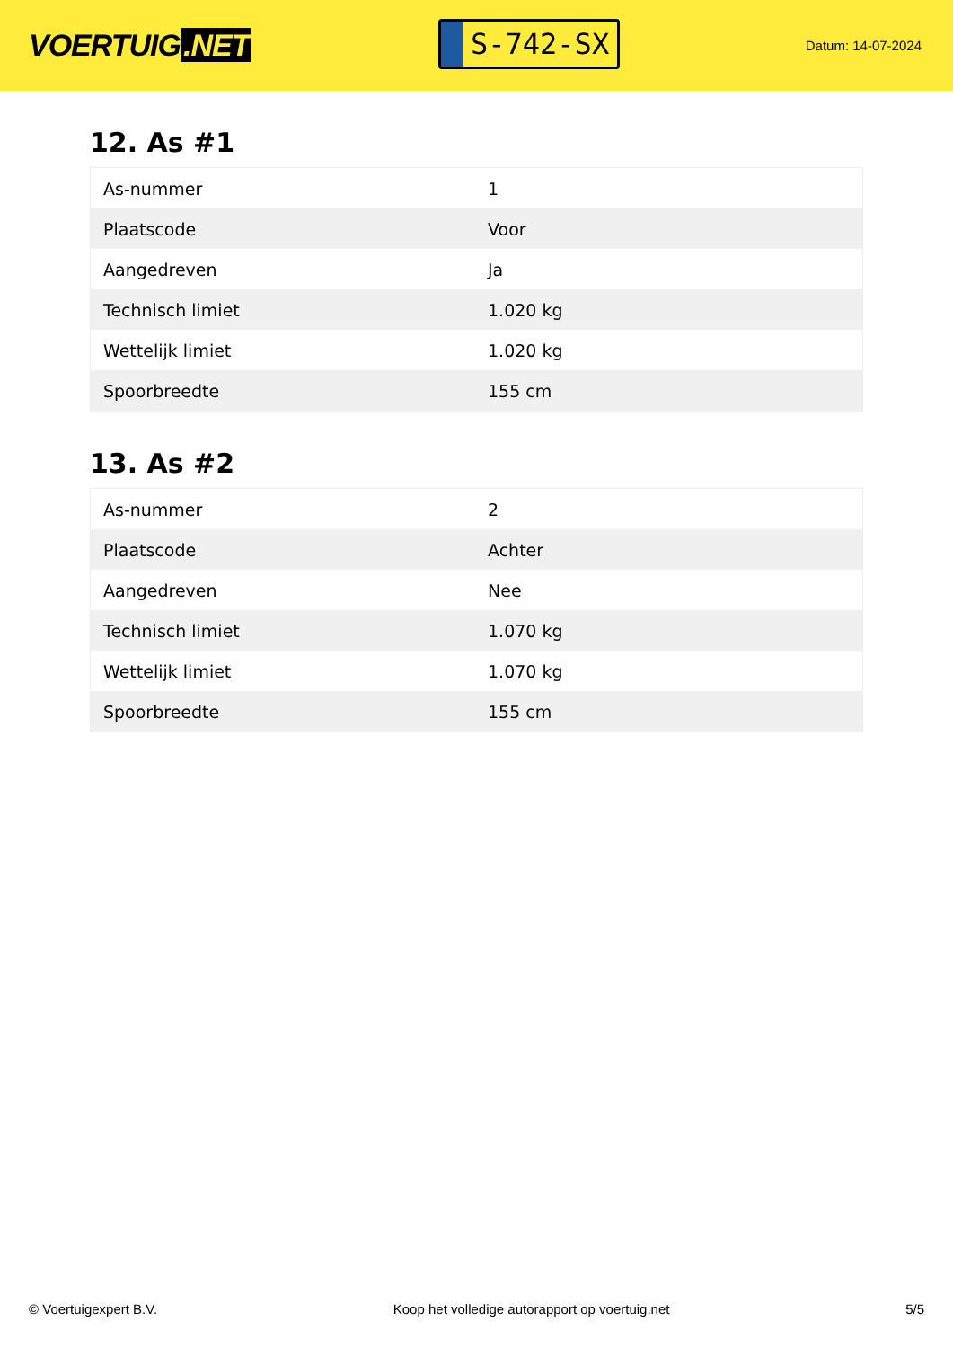VOERTUIG.NET
S-742-SX
Datum: 14-07-2024
12. As #1
| As-nummer | 1 |
| Plaatscode | Voor |
| Aangedreven | Ja |
| Technisch limiet | 1.020 kg |
| Wettelijk limiet | 1.020 kg |
| Spoorbreedte | 155 cm |
13. As #2
| As-nummer | 2 |
| Plaatscode | Achter |
| Aangedreven | Nee |
| Technisch limiet | 1.070 kg |
| Wettelijk limiet | 1.070 kg |
| Spoorbreedte | 155 cm |
© Voertuigexpert B.V. Koop het volledige autorapport op voertuig.net 5/5